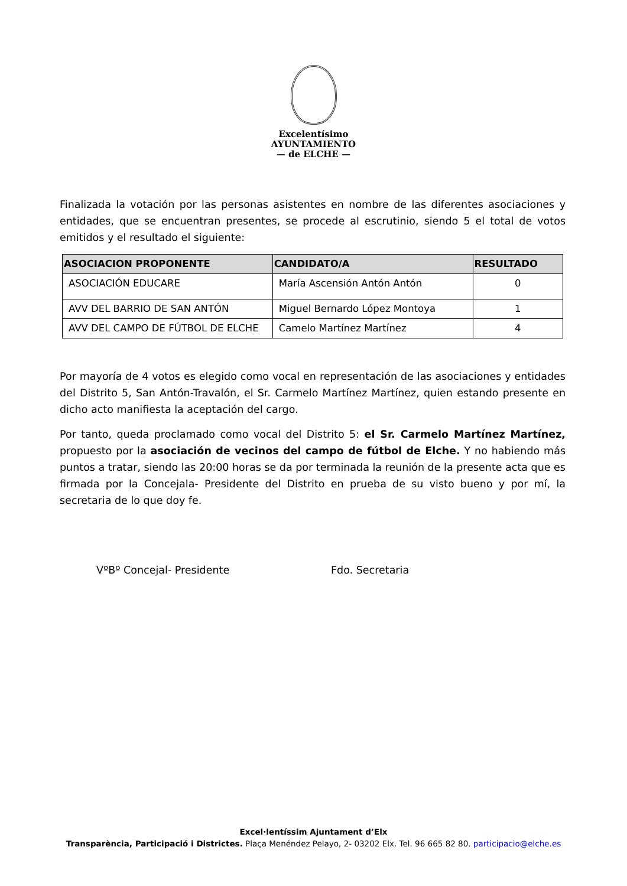Excelentísimo
AYUNTAMIENTO
— de ELCHE —
Finalizada la votación por las personas asistentes en nombre de las diferentes asociaciones y entidades, que se encuentran presentes, se procede al escrutinio, siendo 5 el total de votos emitidos y el resultado el siguiente:
| ASOCIACION PROPONENTE | CANDIDATO/A | RESULTADO |
| --- | --- | --- |
| ASOCIACIÓN EDUCARE | María Ascensión Antón Antón | 0 |
| AVV DEL BARRIO DE SAN ANTÓN | Miguel Bernardo López Montoya | 1 |
| AVV DEL CAMPO DE FÚTBOL DE ELCHE | Camelo Martínez Martínez | 4 |
Por mayoría de 4 votos es elegido como vocal en representación de las asociaciones y entidades del Distrito 5, San Antón-Travalón, el Sr. Carmelo Martínez Martínez, quien estando presente en dicho acto manifiesta la aceptación del cargo.
Por tanto, queda proclamado como vocal del Distrito 5: el Sr. Carmelo Martínez Martínez, propuesto por la asociación de vecinos del campo de fútbol de Elche. Y no habiendo más puntos a tratar, siendo las 20:00 horas se da por terminada la reunión de la presente acta que es firmada por la Concejala- Presidente del Distrito en prueba de su visto bueno y por mí, la secretaria de lo que doy fe.
VºBº Concejal- Presidente Fdo. Secretaria
Excel·lentíssim Ajuntament d’Elx
Transparència, Participació i Districtes. Plaça Menéndez Pelayo, 2- 03202 Elx. Tel. 96 665 82 80. participacio@elche.es